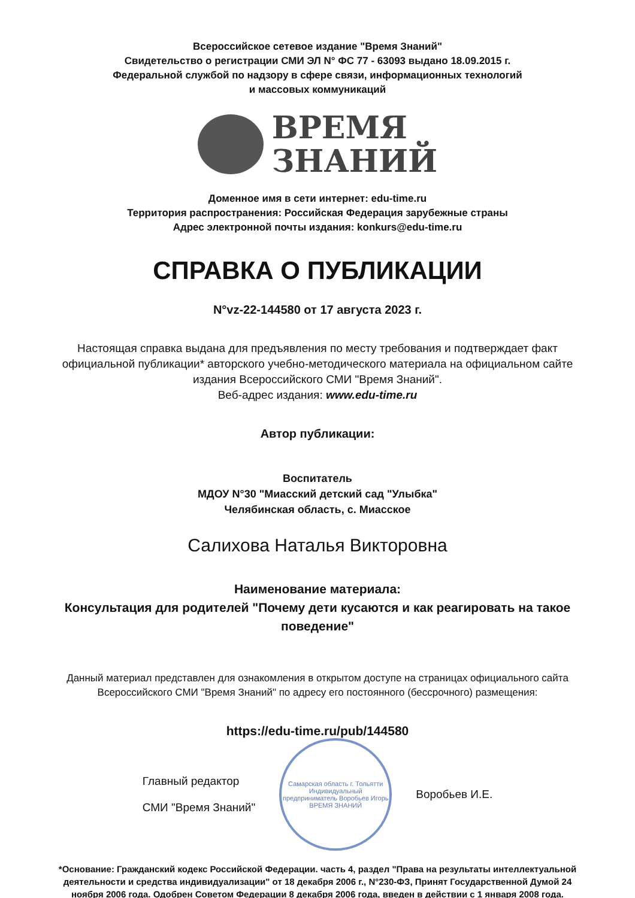Всероссийское сетевое издание "Время Знаний"
Свидетельство о регистрации СМИ ЭЛ N° ФС 77 - 63093 выдано 18.09.2015 г.
Федеральной службой по надзору в сфере связи, информационных технологий
и массовых коммуникаций
ВРЕМЯ
ЗНАНИЙ
Доменное имя в сети интернет: edu-time.ru
Территория распространения: Российская Федерация зарубежные страны
Адрес электронной почты издания: konkurs@edu-time.ru
СПРАВКА О ПУБЛИКАЦИИ
N°vz-22-144580 от 17 августа 2023 г.
Настоящая справка выдана для предъявления по месту требования и подтверждает факт официальной публикации* авторского учебно-методического материала на официальном сайте издания Всероссийского СМИ "Время Знаний".
Веб-адрес издания: www.edu-time.ru
Автор публикации:
Воспитатель
МДОУ N°30 "Миасский детский сад "Улыбка"
Челябинская область, с. Миасское
Салихова Наталья Викторовна
Наименование материала:
Консультация для родителей "Почему дети кусаются и как реагировать на такое поведение"
Данный материал представлен для ознакомления в открытом доступе на страницах официального сайта Всероссийского СМИ "Время Знаний" по адресу его постоянного (бессрочного) размещения:
https://edu-time.ru/pub/144580
Главный редактор
СМИ "Время Знаний"
Самарская область г. Тольятти Индивидуальный предприниматель Воробьев Игорь
ВРЕМЯ ЗНАНИЙ
Воробьев И.Е.
*Основание: Гражданский кодекс Российской Федерации. часть 4, раздел "Права на результаты интеллектуальной деятельности и средства индивидуализации" от 18 декабря 2006 г., N°230-ФЗ, Принят Государственной Думой 24 ноября 2006 года. Одобрен Советом Федерации 8 декабря 2006 года, введен в действии с 1 января 2008 года.